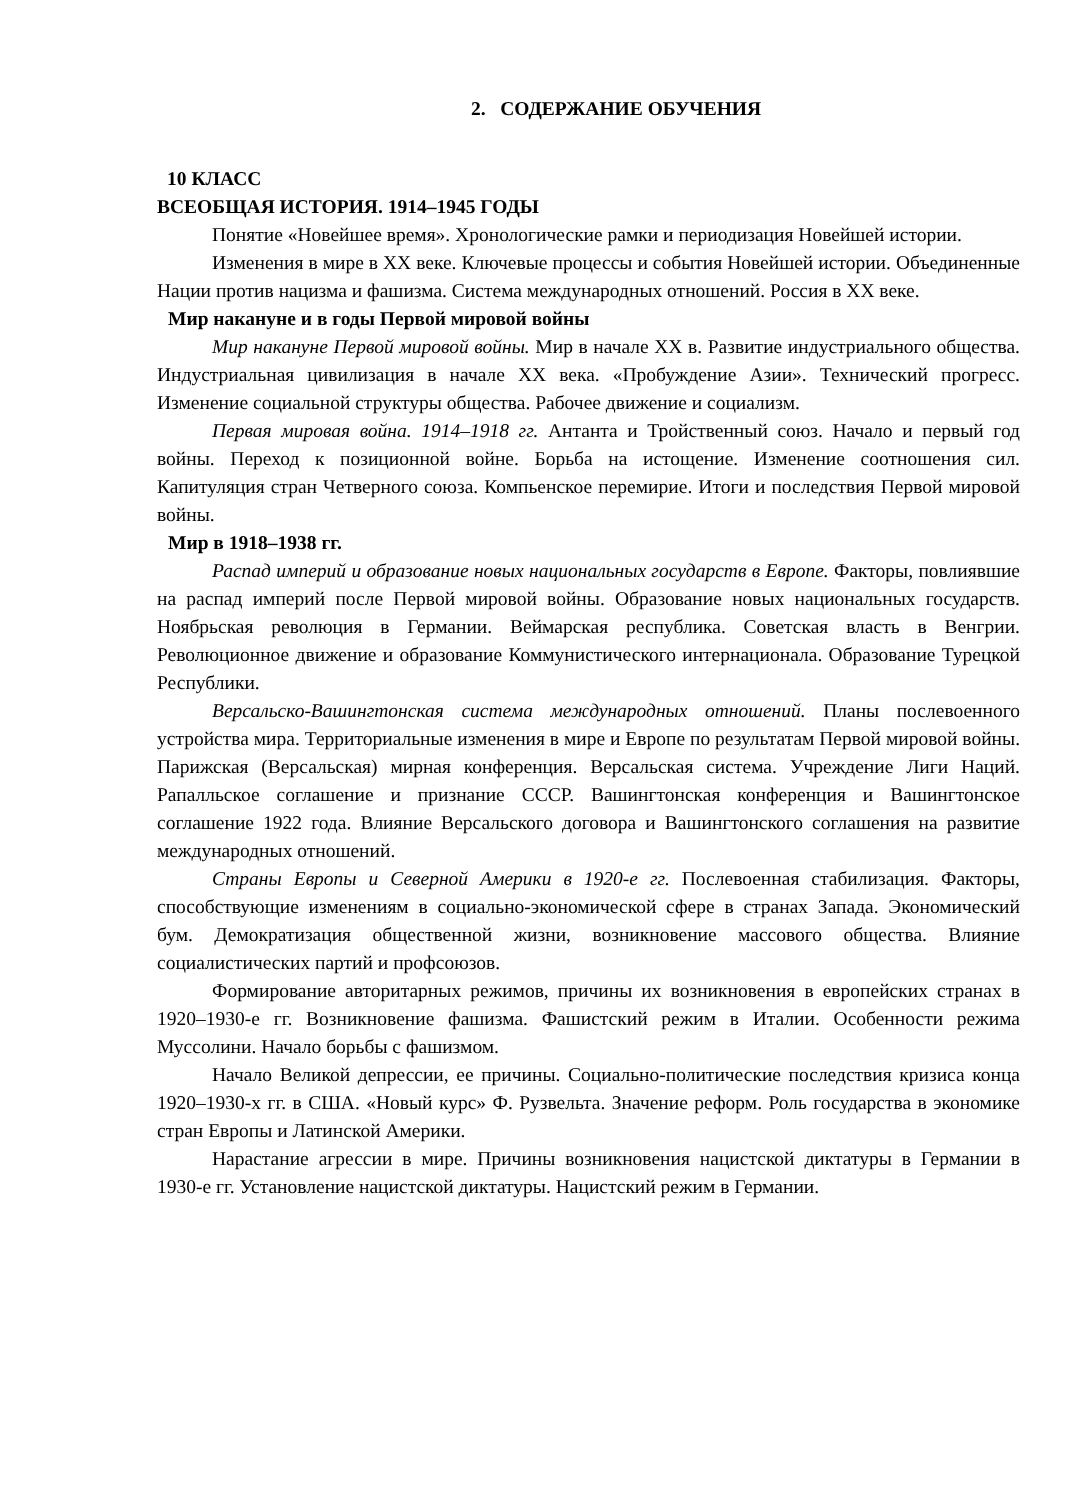2. СОДЕРЖАНИЕ ОБУЧЕНИЯ
10 КЛАСС
ВСЕОБЩАЯ ИСТОРИЯ. 1914–1945 ГОДЫ
Понятие «Новейшее время». Хронологические рамки и периодизация Новейшей истории.
Изменения в мире в XX веке. Ключевые процессы и события Новейшей истории. Объединенные Нации против нацизма и фашизма. Система международных отношений. Россия в XX веке.
Мир накануне и в годы Первой мировой войны
Мир накануне Первой мировой войны. Мир в начале XX в. Развитие индустриального общества. Индустриальная цивилизация в начале XX века. «Пробуждение Азии». Технический прогресс. Изменение социальной структуры общества. Рабочее движение и социализм.
Первая мировая война. 1914–1918 гг. Антанта и Тройственный союз. Начало и первый год войны. Переход к позиционной войне. Борьба на истощение. Изменение соотношения сил. Капитуляция стран Четверного союза. Компьенское перемирие. Итоги и последствия Первой мировой войны.
Мир в 1918–1938 гг.
Распад империй и образование новых национальных государств в Европе. Факторы, повлиявшие на распад империй после Первой мировой войны. Образование новых национальных государств. Ноябрьская революция в Германии. Веймарская республика. Советская власть в Венгрии. Революционное движение и образование Коммунистического интернационала. Образование Турецкой Республики.
Версальско-Вашингтонская система международных отношений. Планы послевоенного устройства мира. Территориальные изменения в мире и Европе по результатам Первой мировой войны. Парижская (Версальская) мирная конференция. Версальская система. Учреждение Лиги Наций. Рапалльское соглашение и признание СССР. Вашингтонская конференция и Вашингтонское соглашение 1922 года. Влияние Версальского договора и Вашингтонского соглашения на развитие международных отношений.
Страны Европы и Северной Америки в 1920-е гг. Послевоенная стабилизация. Факторы, способствующие изменениям в социально-экономической сфере в странах Запада. Экономический бум. Демократизация общественной жизни, возникновение массового общества. Влияние социалистических партий и профсоюзов.
Формирование авторитарных режимов, причины их возникновения в европейских странах в 1920–1930-е гг. Возникновение фашизма. Фашистский режим в Италии. Особенности режима Муссолини. Начало борьбы с фашизмом.
Начало Великой депрессии, ее причины. Социально-политические последствия кризиса конца 1920–1930-х гг. в США. «Новый курс» Ф. Рузвельта. Значение реформ. Роль государства в экономике стран Европы и Латинской Америки.
Нарастание агрессии в мире. Причины возникновения нацистской диктатуры в Германии в 1930-е гг. Установление нацистской диктатуры. Нацистский режим в Германии.